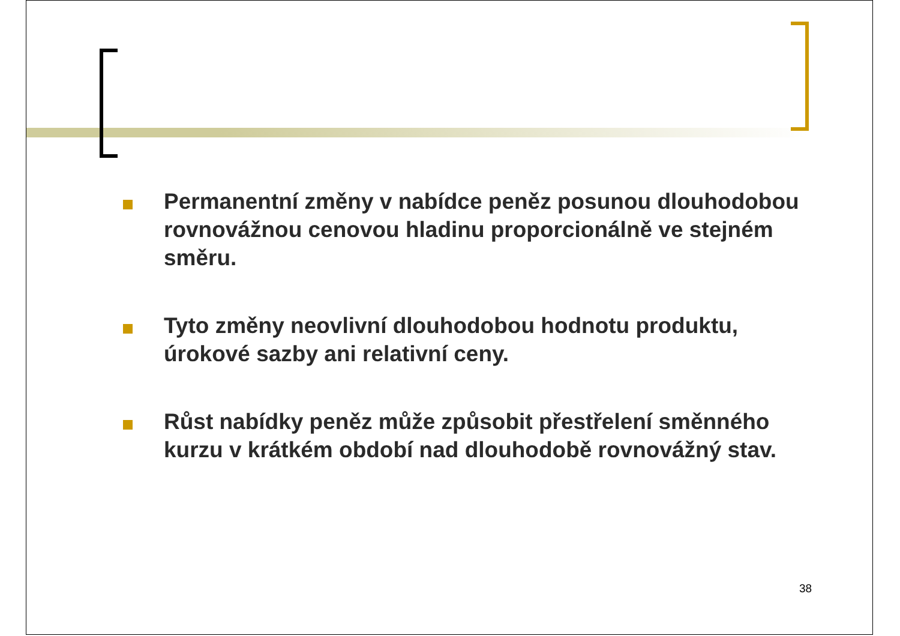Permanentní změny v nabídce peněz posunou dlouhodobou rovnovážnou cenovou hladinu proporcionálně ve stejném směru.
Tyto změny neovlivní dlouhodobou hodnotu produktu, úrokové sazby ani relativní ceny.
Růst nabídky peněz může způsobit přestřelení směnného kurzu v krátkém období nad dlouhodobě rovnovážný stav.
38